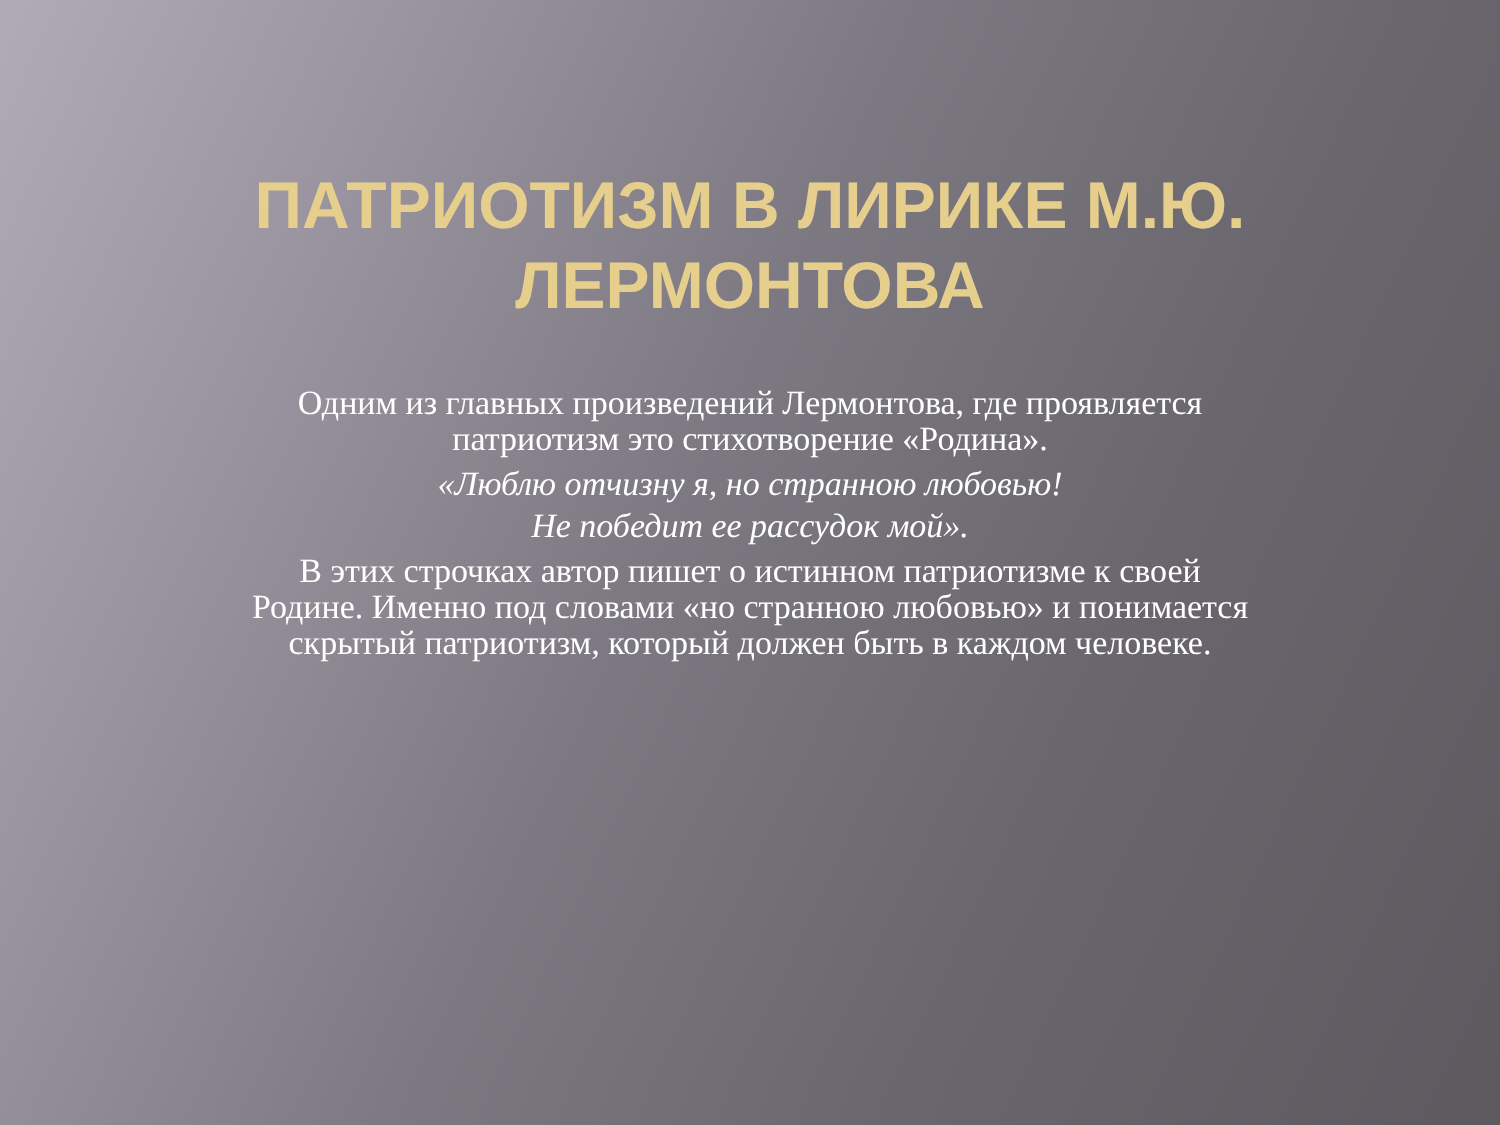ПАТРИОТИЗМ В ЛИРИКЕ М.Ю.
ЛЕРМОНТОВА
Одним из главных произведений Лермонтова, где проявляется патриотизм это стихотворение «Родина».
«Люблю отчизну я, но странною любовью!
Не победит ее рассудок мой».
В этих строчках автор пишет о истинном патриотизме к своей Родине. Именно под словами «но странною любовью» и понимается скрытый патриотизм, который должен быть в каждом человеке.